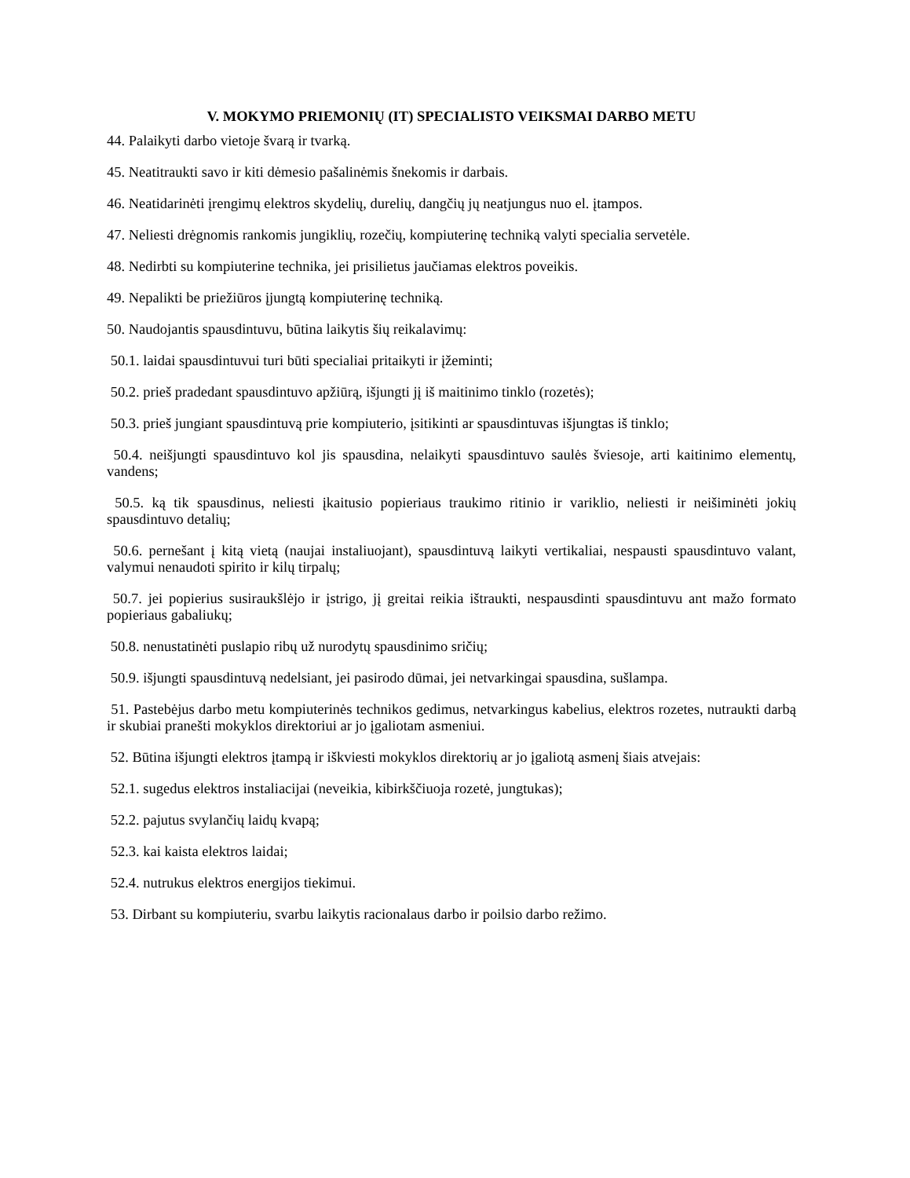V. MOKYMO PRIEMONIŲ (IT) SPECIALISTO VEIKSMAI DARBO METU
44. Palaikyti darbo vietoje švarą ir tvarką.
45. Neatitraukti savo ir kiti dėmesio pašalinėmis šnekomis ir darbais.
46. Neatidarinėti įrengimų elektros skydelių, durelių, dangčių jų neatjungus nuo el. įtampos.
47. Neliesti drėgnomis rankomis jungiklių, rozečių, kompiuterinę techniką valyti specialia servetėle.
48. Nedirbti su kompiuterine technika, jei prisilietus jaučiamas elektros poveikis.
49. Nepalikti be priežiūros įjungtą kompiuterinę techniką.
50. Naudojantis spausdintuvu, būtina laikytis šių reikalavimų:
50.1. laidai spausdintuvui turi būti specialiai pritaikyti ir įžeminti;
50.2. prieš pradedant spausdintuvo apžiūrą, išjungti jį iš maitinimo tinklo (rozetės);
50.3. prieš jungiant spausdintuvą prie kompiuterio, įsitikinti ar spausdintuvas išjungtas iš tinklo;
50.4. neišjungti spausdintuvo kol jis spausdina, nelaikyti spausdintuvo saulės šviesoje, arti kaitinimo elementų, vandens;
50.5. ką tik spausdinus, neliesti įkaitusio popieriaus traukimo ritinio ir variklio, neliesti ir neišiminėti jokių spausdintuvo detalių;
50.6. pernešant į kitą vietą (naujai instaliuojant), spausdintuvą laikyti vertikaliai, nespausti spausdintuvo valant, valymui nenaudoti spirito ir kilų tirpalų;
50.7. jei popierius susiraukšlėjo ir įstrigo, jį greitai reikia ištraukti, nespausdinti spausdintuvu ant mažo formato popieriaus gabaliukų;
50.8. nenustatinėti puslapio ribų už nurodytų spausdinimo sričių;
50.9. išjungti spausdintuvą nedelsiant, jei pasirodo dūmai, jei netvarkingai spausdina, sušlampa.
51. Pastebėjus darbo metu kompiuterinės technikos gedimus, netvarkingus kabelius, elektros rozetes, nutraukti darbą ir skubiai pranešti mokyklos direktoriui ar jo įgaliotam asmeniui.
52. Būtina išjungti elektros įtampą ir iškviesti mokyklos direktorių ar jo įgaliotą asmenį šiais atvejais:
52.1. sugedus elektros instaliacijai (neveikia, kibirkščiuoja rozetė, jungtukas);
52.2. pajutus svylančių laidų kvapą;
52.3. kai kaista elektros laidai;
52.4. nutrukus elektros energijos tiekimui.
53. Dirbant su kompiuteriu, svarbu laikytis racionalaus darbo ir poilsio darbo režimo.